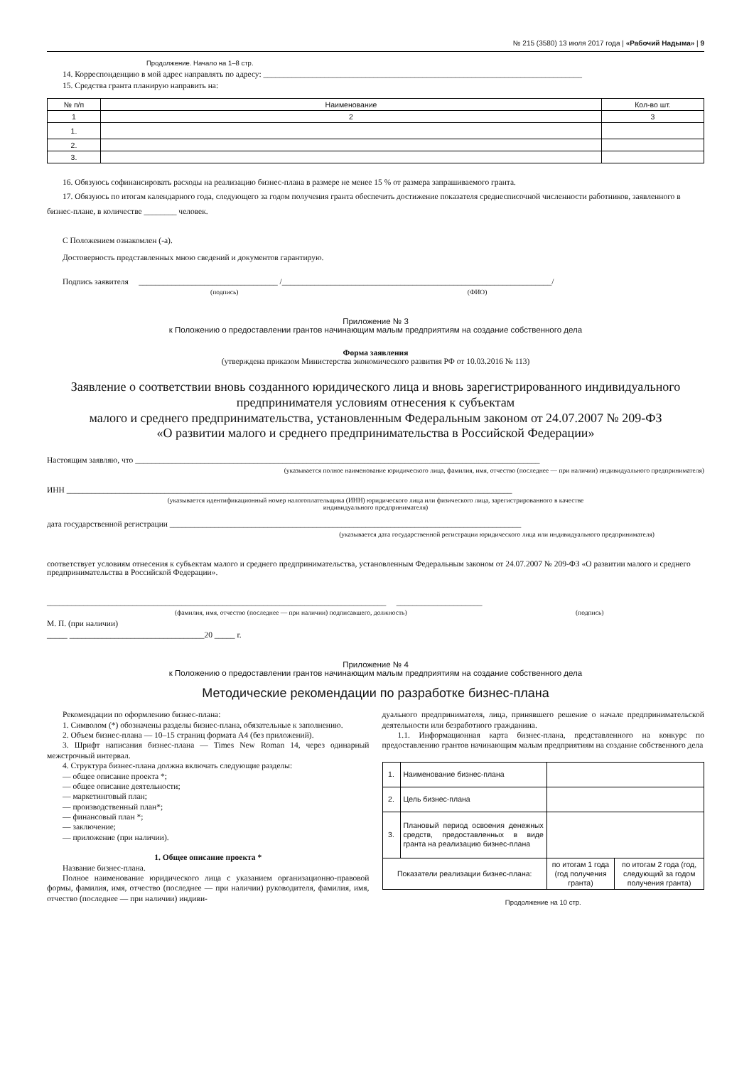№ 215 (3580) 13 июля 2017 года | «Рабочий Надыма» | 9
Продолжение. Начало на 1–8 стр.
14. Корреспонденцию в мой адрес направлять по адресу: ______________________________________________________________________________
15. Средства гранта планирую направить на:
| № п/п | Наименование | Кол-во шт. |
| --- | --- | --- |
| 1 | 2 | 3 |
| 1. | | |
| 2. | | |
| 3. | | |
16. Обязуюсь софинансировать расходы на реализацию бизнес-плана в размере не менее 15 % от размера запрашиваемого гранта.
17. Обязуюсь по итогам календарного года, следующего за годом получения гранта обеспечить достижение показателя среднесписочной численности работников, заявленного в бизнес-плане, в количестве ________ человек.
С Положением ознакомлен (-а).
Достоверность представленных мною сведений и документов гарантирую.
Подпись заявителя __________________________________ /__________________________________________________________________/
(подпись) (ФИО)
Приложение № 3
к Положению о предоставлении грантов начинающим малым предприятиям на создание собственного дела
Форма заявления
(утверждена приказом Министерства экономического развития РФ от 10.03.2016 № 113)
Заявление о соответствии вновь созданного юридического лица и вновь зарегистрированного индивидуального предпринимателя условиям отнесения к субъектам
малого и среднего предпринимательства, установленным Федеральным законом от 24.07.2007 № 209-ФЗ
«О развитии малого и среднего предпринимательства в Российской Федерации»
Настоящим заявляю, что ___________________________________________________________________________________________________
(указывается полное наименование юридического лица, фамилия, имя, отчество (последнее — при наличии) индивидуального предпринимателя)
ИНН _____________________________________________________________________________________________________________
(указывается идентификационный номер налогоплательщика (ИНН) юридического лица или физического лица, зарегистрированного в качестве
индивидуального предпринимателя)
дата государственной регистрации ______________________________________________________________________________________
(указывается дата государственной регистрации юридического лица или индивидуального предпринимателя)
соответствует условиям отнесения к субъектам малого и среднего предпринимательства, установленным Федеральным законом от 24.07.2007 № 209-ФЗ «О развитии малого и среднего предпринимательства в Российской Федерации».
___________________________________________________________________________________ _____________________
(фамилия, имя, отчество (последнее — при наличии) подписавшего, должность) (подпись)
М. П. (при наличии)
_____ _________________________________20 _____ г.
Приложение № 4
к Положению о предоставлении грантов начинающим малым предприятиям на создание собственного дела
Методические рекомендации по разработке бизнес-плана
Рекомендации по оформлению бизнес-плана:
1. Символом (*) обозначены разделы бизнес-плана, обязательные к заполнению.
2. Объем бизнес-плана — 10–15 страниц формата А4 (без приложений).
3. Шрифт написания бизнес-плана — Times New Roman 14, через одинарный межстрочный интервал.
4. Структура бизнес-плана должна включать следующие разделы:
— общее описание проекта *;
— общее описание деятельности;
— маркетинговый план;
— производственный план*;
— финансовый план *;
— заключение;
— приложение (при наличии).
1. Общее описание проекта *
Название бизнес-плана.
Полное наименование юридического лица с указанием организационно-правовой формы, фамилия, имя, отчество (последнее — при наличии) руководителя, фамилия, имя, отчество (последнее — при наличии) индиви-
дуального предпринимателя, лица, принявшего решение о начале предпринимательской деятельности или безработного гражданина.
1.1. Информационная карта бизнес-плана, представленного на конкурс по предоставлению грантов начинающим малым предприятиям на создание собственного дела
| 1. | Наименование бизнес-плана | | |
| 2. | Цель бизнес-плана | | |
| 3. | Плановый период освоения денежных средств, предоставленных в виде гранта на реализацию бизнес-плана | | |
| Показатели реализации бизнес-плана: | | по итогам 1 года (год получения гранта) | по итогам 2 года (год, следующий за годом получения гранта) |
Продолжение на 10 стр.